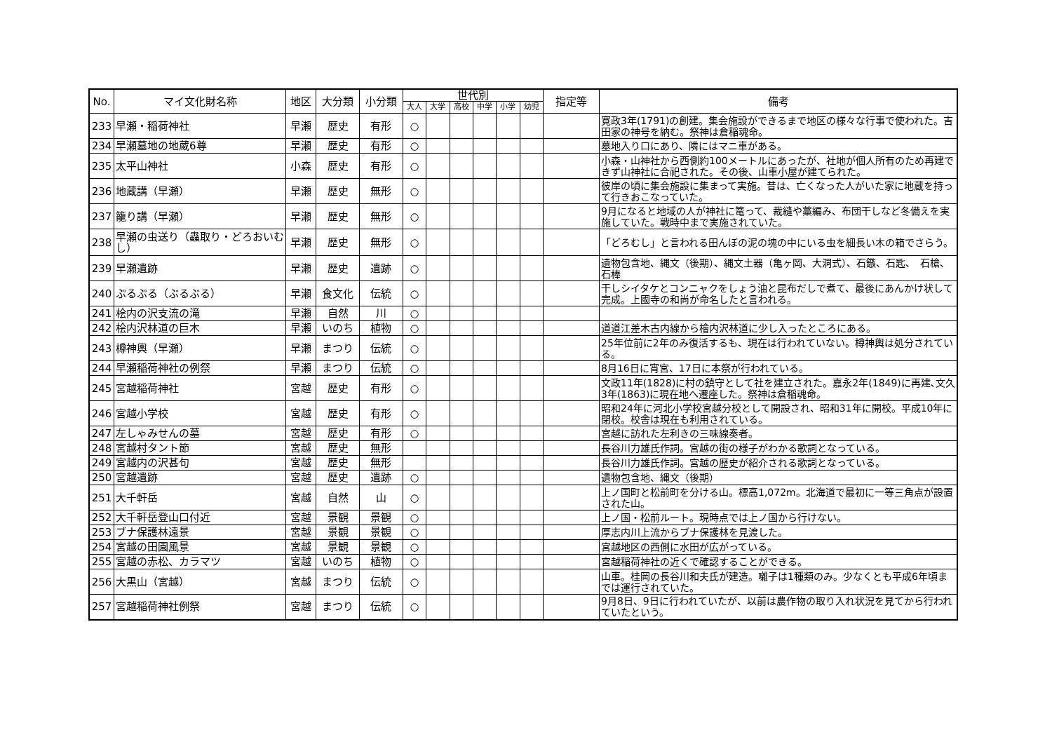| No. | マイ文化財名称 | 地区 | 大分類 | 小分類 | 世代別 | | | | | | 指定等 | 備考 |
| --- | --- | --- | --- | --- | --- | --- | --- | --- | --- | --- | --- | --- |
| | | | | | 大人 | 大学 | 高校 | 中学 | 小学 | 幼児 | | |
| 233 | 早瀬・稲荷神社 | 早瀬 | 歴史 | 有形 | ○ | | | | | | | 寛政3年(1791)の創建。集会施設ができるまで地区の様々な行事で使われた。吉田家の神号を納む。祭神は倉稲魂命。 |
| 234 | 早瀬墓地の地蔵6尊 | 早瀬 | 歴史 | 有形 | ○ | | | | | | | 墓地入り口にあり、隣にはマニ車がある。 |
| 235 | 太平山神社 | 小森 | 歴史 | 有形 | ○ | | | | | | | 小森・山神社から西側約100メートルにあったが、社地が個人所有のため再建できず山神社に合祀された。その後、山車小屋が建てられた。 |
| 236 | 地蔵講（早瀬） | 早瀬 | 歴史 | 無形 | ○ | | | | | | | 彼岸の頃に集会施設に集まって実施。昔は、亡くなった人がいた家に地蔵を持って行きおこなっていた。 |
| 237 | 籠り講（早瀬） | 早瀬 | 歴史 | 無形 | ○ | | | | | | | 9月になると地域の人が神社に篭って、裁縫や藁編み、布団干しなど冬備えを実施していた。戦時中まで実施されていた。 |
| 238 | 早瀬の虫送り（蟲取り・どろおいむし） | 早瀬 | 歴史 | 無形 | ○ | | | | | | | 「どろむし」と言われる田んぼの泥の塊の中にいる虫を細長い木の箱でさらう。 |
| 239 | 早瀬遺跡 | 早瀬 | 歴史 | 遺跡 | ○ | | | | | | | 遺物包含地、縄文（後期）、縄文土器（亀ヶ岡、大洞式）、石鏃、石匙、 石槍、石棒 |
| 240 | ぷるぷる（ぶるぶる） | 早瀬 | 食文化 | 伝統 | ○ | | | | | | | 干しシイタケとコンニャクをしょう油と昆布だしで煮て、最後にあんかけ状して完成。上國寺の和尚が命名したと言われる。 |
| 241 | 桧内の沢支流の滝 | 早瀬 | 自然 | 川 | ○ | | | | | | | |
| 242 | 桧内沢林道の巨木 | 早瀬 | いのち | 植物 | ○ | | | | | | | 道道江差木古内線から檜内沢林道に少し入ったところにある。 |
| 243 | 樽神輿（早瀬） | 早瀬 | まつり | 伝統 | ○ | | | | | | | 25年位前に2年のみ復活するも、現在は行われていない。樽神輿は処分されている。 |
| 244 | 早瀬稲荷神社の例祭 | 早瀬 | まつり | 伝統 | ○ | | | | | | | 8月16日に宵宮、17日に本祭が行われている。 |
| 245 | 宮越稲荷神社 | 宮越 | 歴史 | 有形 | ○ | | | | | | | 文政11年(1828)に村の鎮守として社を建立された。嘉永2年(1849)に再建､文久3年(1863)に現在地へ遷座した。祭神は倉稲魂命。 |
| 246 | 宮越小学校 | 宮越 | 歴史 | 有形 | ○ | | | | | | | 昭和24年に河北小学校宮越分校として開設され、昭和31年に開校。平成10年に閉校。校舎は現在も利用されている。 |
| 247 | 左しゃみせんの墓 | 宮越 | 歴史 | 有形 | ○ | | | | | | | 宮越に訪れた左利きの三味線奏者。 |
| 248 | 宮越村タント節 | 宮越 | 歴史 | 無形 | | | | | | | | 長谷川力雄氏作詞。宮越の街の様子がわかる歌詞となっている。 |
| 249 | 宮越内の沢甚句 | 宮越 | 歴史 | 無形 | | | | | | | | 長谷川力雄氏作詞。宮越の歴史が紹介される歌詞となっている。 |
| 250 | 宮越遺跡 | 宮越 | 歴史 | 遺跡 | ○ | | | | | | | 遺物包含地、縄文（後期） |
| 251 | 大千軒岳 | 宮越 | 自然 | 山 | ○ | | | | | | | 上ノ国町と松前町を分ける山。標高1,072m。北海道で最初に一等三角点が設置された山。 |
| 252 | 大千軒岳登山口付近 | 宮越 | 景観 | 景観 | ○ | | | | | | | 上ノ国・松前ルート。現時点では上ノ国から行けない。 |
| 253 | ブナ保護林遠景 | 宮越 | 景観 | 景観 | ○ | | | | | | | 厚志内川上流からブナ保護林を見渡した。 |
| 254 | 宮越の田園風景 | 宮越 | 景観 | 景観 | ○ | | | | | | | 宮越地区の西側に水田が広がっている。 |
| 255 | 宮越の赤松、カラマツ | 宮越 | いのち | 植物 | ○ | | | | | | | 宮越稲荷神社の近くで確認することができる。 |
| 256 | 大黒山（宮越） | 宮越 | まつり | 伝統 | ○ | | | | | | | 山車。桂岡の長谷川和夫氏が建造。囃子は1種類のみ。少なくとも平成6年頃までは運行されていた。 |
| 257 | 宮越稲荷神社例祭 | 宮越 | まつり | 伝統 | ○ | | | | | | | 9月8日、9日に行われていたが、以前は農作物の取り入れ状況を見てから行われていたという。 |